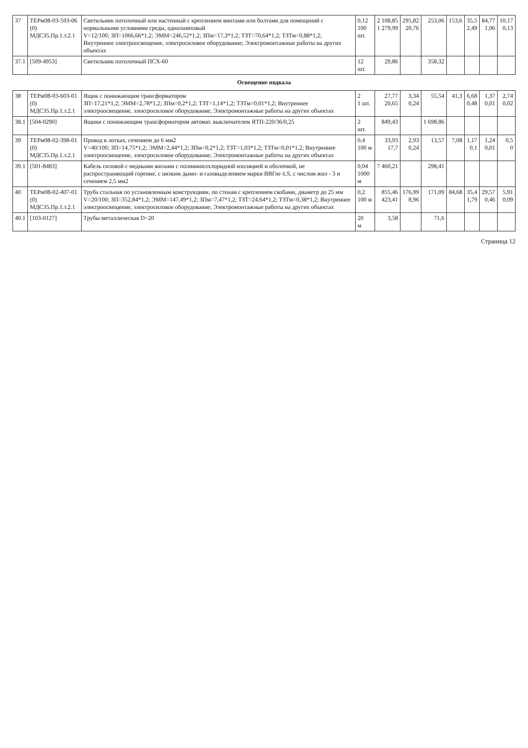| 37 | ТЕРм08-03-593-06 (0) МДС35.Пр.1.т.2.1 | Светильник потолочный или настенный с креплением винтами или болтами для помещений с нормальными условиями среды, одноламповый V=12/100; ЗП=1066,66*1,2; ЭММ=246,52*1,2; ЗПм=17,3*1,2; ТЗТ=70,64*1,2; ТЗТм=0,88*1,2; Внутреннее электроосвещение, электросиловое оборудование; Электромонтажные работы на других объектах | 0,12 100 шт. | 2 108,85 1 279,99 | 295,82 20,76 | 253,06 | 153,6 | 35,5 2,49 | 84,77 1,06 | 10,17 0,13 |
| 37.1 | [509-4953] | Светильник потолочный ПСХ-60 | 12 шт. | 29,86 | | 358,32 | | | | |
| Освещение подвала | | | | | | | | | | |
| 38 | ТЕРм08-03-603-01 (0) МДС35.Пр.1.т.2.1 | Ящик с понижающим трансформатором ЗП=17,21*1,2; ЭММ=2,78*1,2; ЗПм=0,2*1,2; ТЗТ=1,14*1,2; ТЗТм=0,01*1,2; Внутреннее электроосвещение, электросиловое оборудование; Электромонтажные работы на других объектах | 2 1 шт. | 27,77 20,65 | 3,34 0,24 | 55,54 | 41,3 | 6,68 0,48 | 1,37 0,01 | 2,74 0,02 |
| 38.1 | [504-0290] | Ящики с понижающим трансформатором автомат. выключателем ЯТП-220/36/0,25 | 2 шт. | 849,43 | | 1 698,86 | | | | |
| 39 | ТЕРм08-02-398-01 (0) МДС35.Пр.1.т.2.1 | Провод в лотках, сечением до 6 мм2 V=40/100; ЗП=14,75*1,2; ЭММ=2,44*1,2; ЗПм=0,2*1,2; ТЗТ=1,03*1,2; ТЗТм=0,01*1,2; Внутреннее электроосвещение, электросиловое оборудование; Электромонтажные работы на других объектах | 0,4 100 м | 33,93 17,7 | 2,93 0,24 | 13,57 | 7,08 | 1,17 0,1 | 1,24 0,01 | 0,5 0 |
| 39.1 | [501-8483] | Кабель силовой с медными жилами с поливинилхлоридной изоляцией и оболочкой, не распространяющий горение, с низким дымо- и газовыделением марки ВВГнг-LS, с числом жил - 3 и сечением 2,5 мм2 | 0,04 1000 м | 7 460,21 | | 298,41 | | | | |
| 40 | ТЕРм08-02-407-01 (0) МДС35.Пр.1.т.2.1 | Труба стальная по установленным конструкциям, по стенам с креплением скобами, диаметр до 25 мм V=20/100; ЗП=352,84*1,2; ЭММ=147,49*1,2; ЗПм=7,47*1,2; ТЗТ=24,64*1,2; ТЗТм=0,38*1,2; Внутреннее электроосвещение, электросиловое оборудование; Электромонтажные работы на других объектах | 0,2 100 м | 855,46 423,41 | 176,99 8,96 | 171,09 | 84,68 | 35,4 1,79 | 29,57 0,46 | 5,91 0,09 |
| 40.1 | [103-0127] | Трубы металлическая D=20 | 20 м | 3,58 | | 71,6 | | | | |
Страница 12